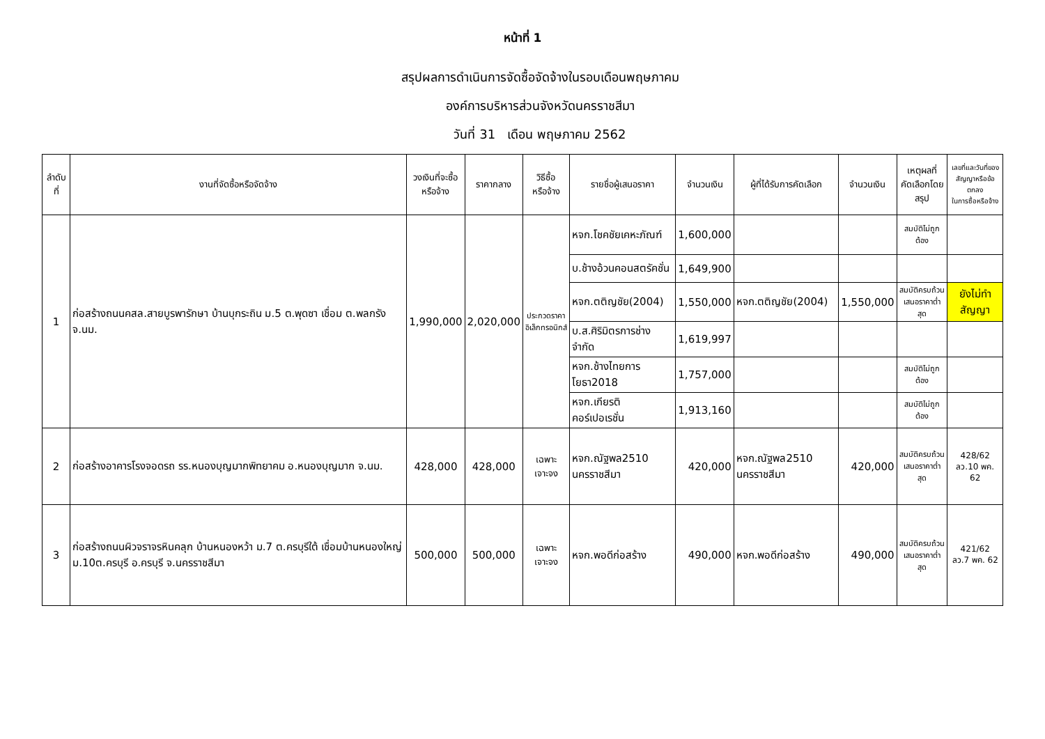หน้าที่ 1
สรุปผลการดำเนินการจัดซื้อจัดจ้างในรอบเดือนพฤษภาคม
องค์การบริหารส่วนจังหวัดนครราชสีมา
วันที่ 31 เดือน พฤษภาคม 2562
| ลำดับที่ | งานที่จัดซื้อหรือจัดจ้าง | วงเงินที่จะซื้อ หรือจ้าง | ราคากลาง | วิธีซื้อ หรือจ้าง | รายชื่อผู้เสนอราคา | จำนวนเงิน | ผู้ที่ได้รับการคัดเลือก | จำนวนเงิน | เหตุผลที่ คัดเลือกโดยสรุป | เลขที่และวันที่ของ สัญญาหรือข้อตกลง ในการซื้อหรือจ้าง |
| --- | --- | --- | --- | --- | --- | --- | --- | --- | --- | --- |
| 1 | ก่อสร้างถนนคสล.สายบูรพารักษา บ้านบุกระถิน ม.5 ต.พุดซา เชื่อม ต.พลกรัง จ.นม. | 1,990,000 | 2,020,000 | ประกวดราคา อิเล็กทรอนิกส์ | หจก.โชคชัยเคหะภัณฑ์ | 1,600,000 | | | สมบัติไม่ถูกต้อง | |
| | | | | | บ.ช้างอ้วนคอนสตรัคชั่น | 1,649,900 | | | | |
| | | | | | หจก.ตติญชัย(2004) | 1,550,000 | หจก.ตติญชัย(2004) | 1,550,000 | สมบัติครบถ้วน เสนอราคาต่ำสุด | ยังไม่ทำสัญญา |
| | | | | | บ.ส.ศิริมิตรการช่าง จำกัด | 1,619,997 | | | | |
| | | | | | หจก.ช้างไทยการโยธา2018 | 1,757,000 | | | สมบัติไม่ถูกต้อง | |
| | | | | | หจก.เกียรติ คอร์เปอเรชั่น | 1,913,160 | | | สมบัติไม่ถูกต้อง | |
| 2 | ก่อสร้างอาคารโรงจอดรถ รร.หนองบุญมากพิทยาคม อ.หนองบุญมาก จ.นม. | 428,000 | 428,000 | เฉพาะ เจาะจง | หจก.ณัฐพล2510 นครราชสีมา | 420,000 | หจก.ณัฐพล2510 นครราชสีมา | 420,000 | สมบัติครบถ้วน เสนอราคาต่ำสุด | 428/62 ลว.10 พค. 62 |
| 3 | ก่อสร้างถนนผิวจราจรหินคลุก บ้านหนองหว้า ม.7 ต.ครบุรีใต้ เชื่อมบ้านหนองใหญ่ ม.10ต.ครบุรี อ.ครบุรี จ.นครราชสีมา | 500,000 | 500,000 | เฉพาะ เจาะจง | หจก.พอดีก่อสร้าง | 490,000 | หจก.พอดีก่อสร้าง | 490,000 | สมบัติครบถ้วน เสนอราคาต่ำสุด | 421/62 ลว.7 พค. 62 |